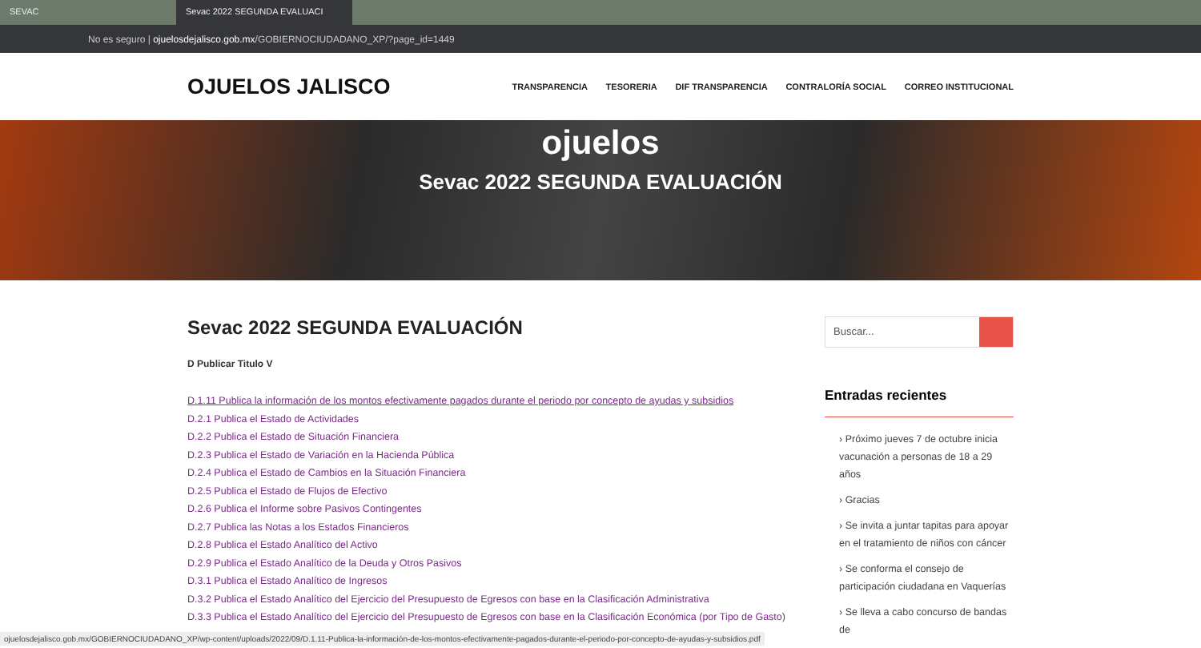SEVAC Sevac 2022 SEGUNDA EVALUACI
No es seguro | ojuelosdejalisco.gob.mx /GOBIERNOCIUDADANO_XP/?page_id=1449
OJUELOS JALISCO
TRANSPARENCIA TESORERIA DIF TRANSPARENCIA CONTRALORÍA SOCIAL CORREO INSTITUCIONAL
ojuelos
Sevac 2022 SEGUNDA EVALUACIÓN
Sevac 2022 SEGUNDA EVALUACIÓN
D Publicar Titulo V
D.1.11 Publica la información de los montos efectivamente pagados durante el periodo por concepto de ayudas y subsidios
D.2.1 Publica el Estado de Actividades
D.2.2 Publica el Estado de Situación Financiera
D.2.3 Publica el Estado de Variación en la Hacienda Pública
D.2.4 Publica el Estado de Cambios en la Situación Financiera
D.2.5 Publica el Estado de Flujos de Efectivo
D.2.6 Publica el Informe sobre Pasivos Contingentes
D.2.7 Publica las Notas a los Estados Financieros
D.2.8 Publica el Estado Analítico del Activo
D.2.9 Publica el Estado Analítico de la Deuda y Otros Pasivos
D.3.1 Publica el Estado Analítico de Ingresos
D.3.2 Publica el Estado Analítico del Ejercicio del Presupuesto de Egresos con base en la Clasificación Administrativa
D.3.3 Publica el Estado Analítico del Ejercicio del Presupuesto de Egresos con base en la Clasificación Económica (por Tipo de Gasto)
Buscar...
Entradas recientes
› Próximo jueves 7 de octubre inicia vacunación a personas de 18 a 29 años
› Gracias
› Se invita a juntar tapitas para apoyar en el tratamiento de niños con cáncer
› Se conforma el consejo de participación ciudadana en Vaquerías
› Se lleva a cabo concurso de bandas de
ojuelosdejalisco.gob.mx/GOBIERNOCIUDADANO_XP/wp-content/uploads/2022/09/D.1.11-Publica-la-información-de-los-montos-efectivamente-pagados-durante-el-periodo-por-concepto-de-ayudas-y-subsidios.pdf